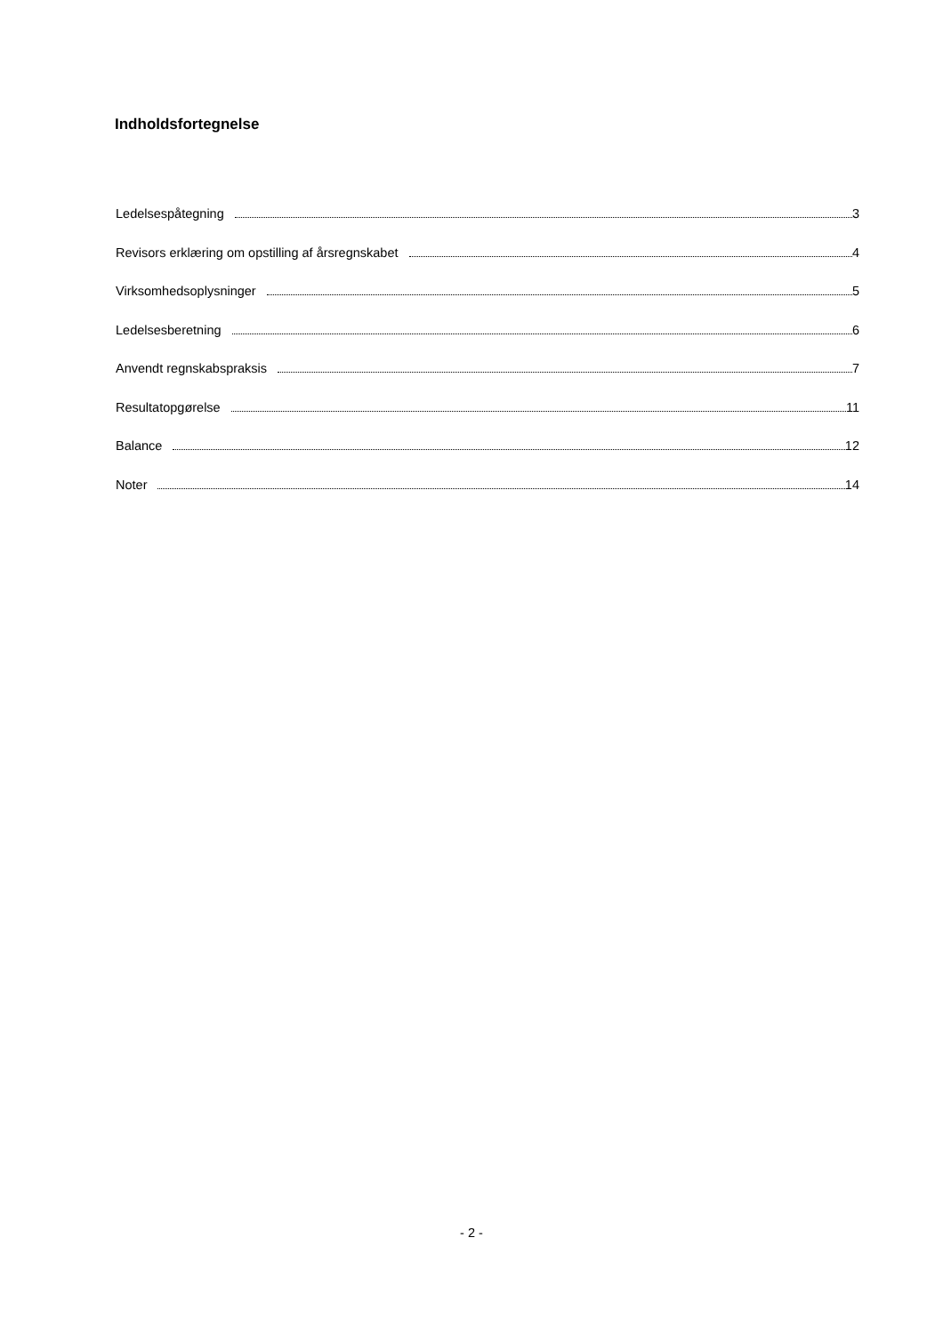Indholdsfortegnelse
Ledelsespåtegning 3
Revisors erklæring om opstilling af årsregnskabet 4
Virksomhedsoplysninger 5
Ledelsesberetning 6
Anvendt regnskabspraksis 7
Resultatopgørelse 11
Balance 12
Noter 14
- 2 -